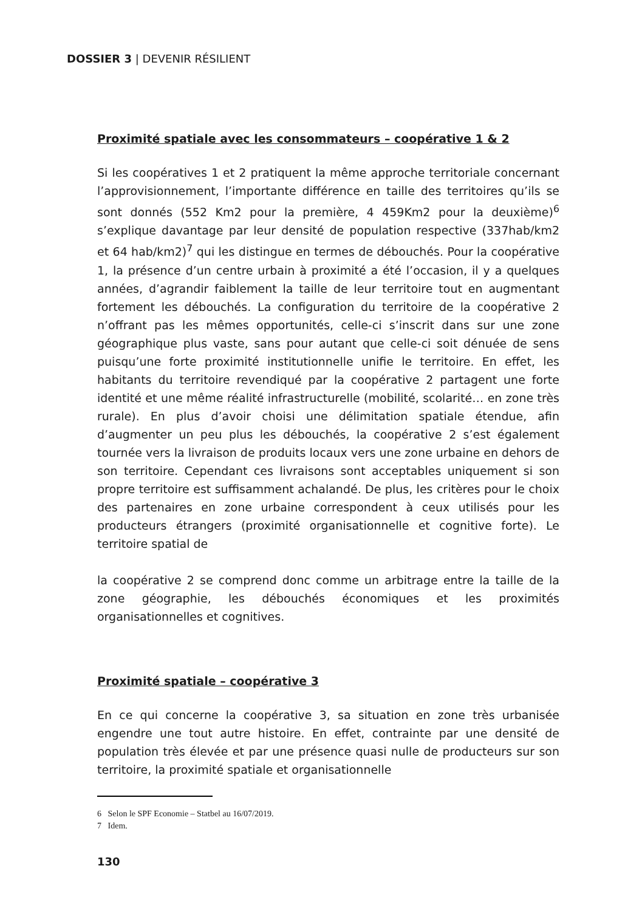DOSSIER 3 | DEVENIR RÉSILIENT
Proximité spatiale avec les consommateurs – coopérative 1 & 2
Si les coopératives 1 et 2 pratiquent la même approche territoriale concernant l’approvisionnement, l’importante différence en taille des territoires qu’ils se sont donnés (552 Km2 pour la première, 4 459Km2 pour la deuxième)<sup>6</sup> s’explique davantage par leur densité de population respective (337hab/km2 et 64 hab/km2)<sup>7</sup> qui les distingue en termes de débouchés. Pour la coopérative 1, la présence d’un centre urbain à proximité a été l’occasion, il y a quelques années, d’agrandir faiblement la taille de leur territoire tout en augmentant fortement les débouchés. La configuration du territoire de la coopérative 2 n’offrant pas les mêmes opportunités, celle-ci s’inscrit dans sur une zone géographique plus vaste, sans pour autant que celle-ci soit dénuée de sens puisqu’une forte proximité institutionnelle unifie le territoire. En effet, les habitants du territoire revendiqué par la coopérative 2 partagent une forte identité et une même réalité infrastructurelle (mobilité, scolarité… en zone très rurale). En plus d’avoir choisi une délimitation spatiale étendue, afin d’augmenter un peu plus les débouchés, la coopérative 2 s’est également tournée vers la livraison de produits locaux vers une zone urbaine en dehors de son territoire. Cependant ces livraisons sont acceptables uniquement si son propre territoire est suffisamment achalandé. De plus, les critères pour le choix des partenaires en zone urbaine correspondent à ceux utilisés pour les producteurs étrangers (proximité organisationnelle et cognitive forte). Le territoire spatial de
la coopérative 2 se comprend donc comme un arbitrage entre la taille de la zone géographie, les débouchés économiques et les proximités organisationnelles et cognitives.
Proximité spatiale – coopérative 3
En ce qui concerne la coopérative 3, sa situation en zone très urbanisée engendre une tout autre histoire. En effet, contrainte par une densité de population très élevée et par une présence quasi nulle de producteurs sur son territoire, la proximité spatiale et organisationnelle
6 Selon le SPF Economie – Statbel au 16/07/2019.
7 Idem.
130